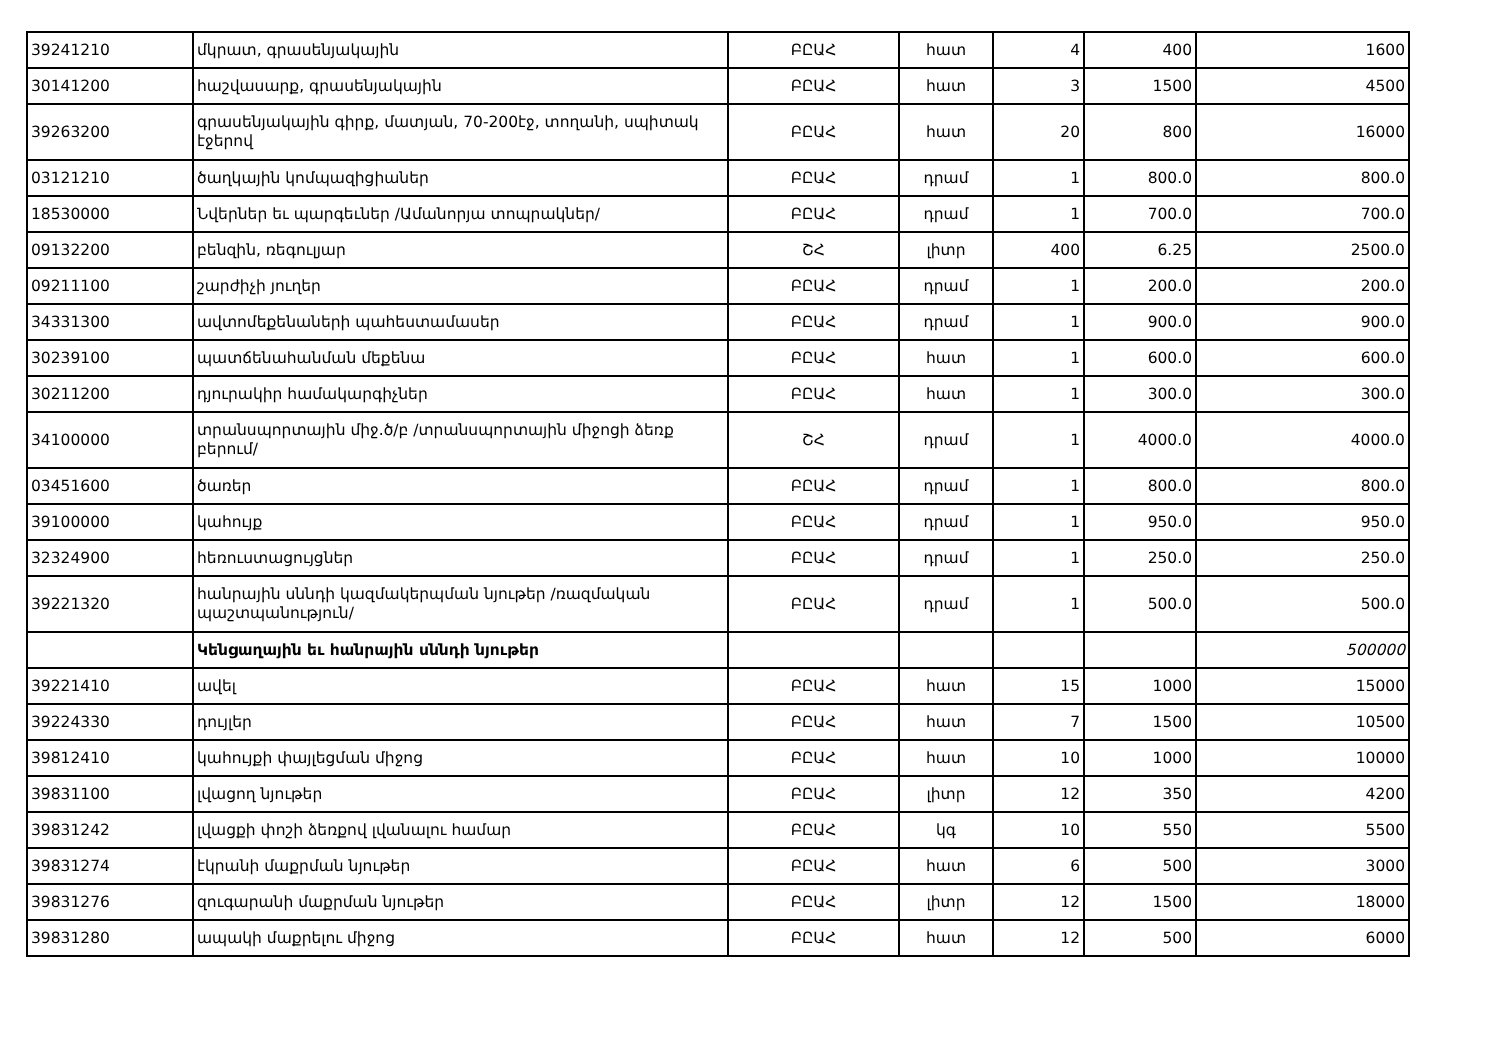| 39241210 | մկրատ, գրասենյակային | ԲԸԱՀ | հատ | 4 | 400 | 1600 |
| 30141200 | հաշվասարք, գրասենյակային | ԲԸԱՀ | հատ | 3 | 1500 | 4500 |
| 39263200 | գրասենյակային գիրք, մատյան, 70-200էջ, տողանի, սպիտակ էջերով | ԲԸԱՀ | հատ | 20 | 800 | 16000 |
| 03121210 | ծաղկային կոմպազիցիաներ | ԲԸԱՀ | դրամ | 1 | 800.0 | 800.0 |
| 18530000 | Նվերներ եւ պարգեւներ /Ամանորյա տոպրակներ/ | ԲԸԱՀ | դրամ | 1 | 700.0 | 700.0 |
| 09132200 | բենզին, ռեգուլյար | ՇՀ | լիտր | 400 | 6.25 | 2500.0 |
| 09211100 | շարժիչի յուղեր | ԲԸԱՀ | դրամ | 1 | 200.0 | 200.0 |
| 34331300 | ավտոմեքենաների պահեստամասեր | ԲԸԱՀ | դրամ | 1 | 900.0 | 900.0 |
| 30239100 | պատճենահանման մեքենա | ԲԸԱՀ | հատ | 1 | 600.0 | 600.0 |
| 30211200 | դյուրակիր համակարգիչներ | ԲԸԱՀ | հատ | 1 | 300.0 | 300.0 |
| 34100000 | տրանսպորտային միջ.ծ/բ /տրանսպորտային միջոցի ձեռք բերում/ | ՇՀ | դրամ | 1 | 4000.0 | 4000.0 |
| 03451600 | ծառեր | ԲԸԱՀ | դրամ | 1 | 800.0 | 800.0 |
| 39100000 | կահույք | ԲԸԱՀ | դրամ | 1 | 950.0 | 950.0 |
| 32324900 | հեռուստացույցներ | ԲԸԱՀ | դրամ | 1 | 250.0 | 250.0 |
| 39221320 | հանրային սննդի կազմակերպման նյութեր /ռազմական պաշտպանություն/ | ԲԸԱՀ | դրամ | 1 | 500.0 | 500.0 |
| | Կենցաղային եւ հանրային սննդի նյութեր | | | | | 500000 |
| 39221410 | ավել | ԲԸԱՀ | հատ | 15 | 1000 | 15000 |
| 39224330 | դույլեր | ԲԸԱՀ | հատ | 7 | 1500 | 10500 |
| 39812410 | կահույքի փայլեցման միջոց | ԲԸԱՀ | հատ | 10 | 1000 | 10000 |
| 39831100 | լվացող նյութեր | ԲԸԱՀ | լիտր | 12 | 350 | 4200 |
| 39831242 | լվացքի փոշի ձեռքով լվանալու համար | ԲԸԱՀ | կգ | 10 | 550 | 5500 |
| 39831274 | էկրանի մաքրման նյութեր | ԲԸԱՀ | հատ | 6 | 500 | 3000 |
| 39831276 | զուգարանի մաքրման նյութեր | ԲԸԱՀ | լիտր | 12 | 1500 | 18000 |
| 39831280 | ապակի մաքրելու միջոց | ԲԸԱՀ | հատ | 12 | 500 | 6000 |